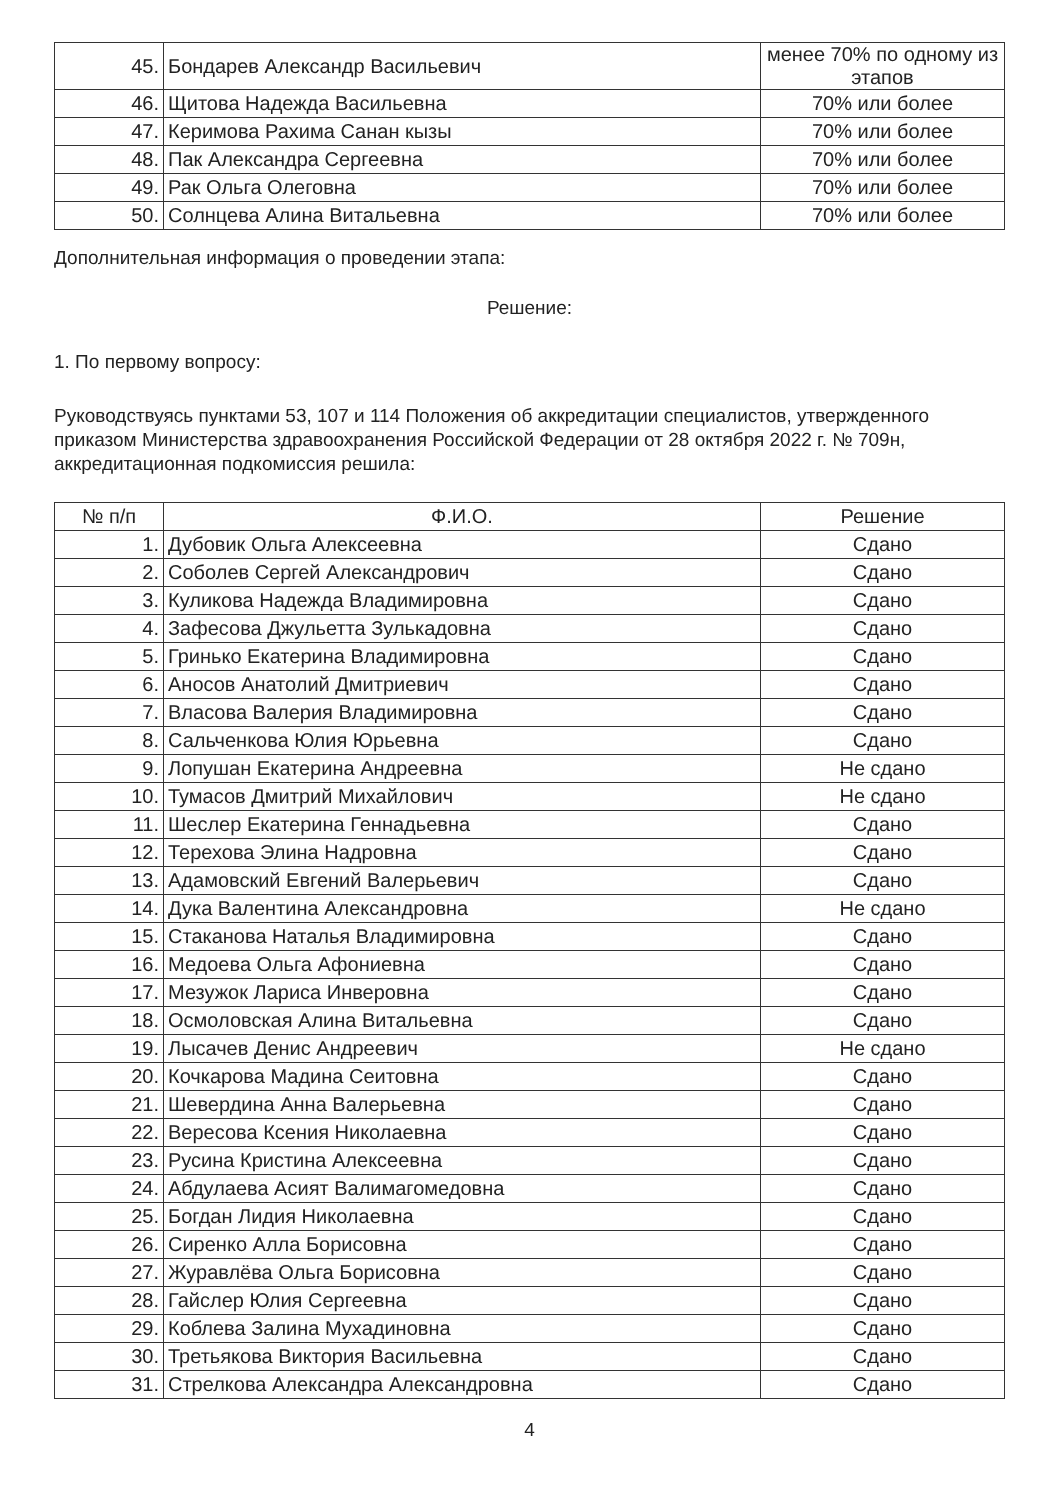| 45. | Бондарев Александр Васильевич | менее 70% по одному из этапов |
| 46. | Щитова Надежда Васильевна | 70% или более |
| 47. | Керимова Рахима Санан кызы | 70% или более |
| 48. | Пак Александра Сергеевна | 70% или более |
| 49. | Рак Ольга Олеговна | 70% или более |
| 50. | Солнцева Алина Витальевна | 70% или более |
Дополнительная информация о проведении этапа:
Решение:
1. По первому вопросу:
Руководствуясь пунктами 53, 107 и 114 Положения об аккредитации специалистов, утвержденного приказом Министерства здравоохранения Российской Федерации от 28 октября 2022 г. № 709н, аккредитационная подкомиссия решила:
| № п/п | Ф.И.О. | Решение |
| --- | --- | --- |
| 1. | Дубовик Ольга Алексеевна | Сдано |
| 2. | Соболев Сергей Александрович | Сдано |
| 3. | Куликова Надежда Владимировна | Сдано |
| 4. | Зафесова Джульетта Зулькадовна | Сдано |
| 5. | Гринько Екатерина Владимировна | Сдано |
| 6. | Аносов Анатолий Дмитриевич | Сдано |
| 7. | Власова Валерия Владимировна | Сдано |
| 8. | Сальченкова Юлия Юрьевна | Сдано |
| 9. | Лопушан Екатерина Андреевна | Не сдано |
| 10. | Тумасов Дмитрий Михайлович | Не сдано |
| 11. | Шеслер Екатерина Геннадьевна | Сдано |
| 12. | Терехова Элина Надровна | Сдано |
| 13. | Адамовский Евгений Валерьевич | Сдано |
| 14. | Дука Валентина Александровна | Не сдано |
| 15. | Стаканова Наталья Владимировна | Сдано |
| 16. | Медоева Ольга Афониевна | Сдано |
| 17. | Мезужок Лариса Инверовна | Сдано |
| 18. | Осмоловская Алина Витальевна | Сдано |
| 19. | Лысачев Денис Андреевич | Не сдано |
| 20. | Кочкарова Мадина Сеитовна | Сдано |
| 21. | Шевердина Анна Валерьевна | Сдано |
| 22. | Вересова Ксения Николаевна | Сдано |
| 23. | Русина Кристина Алексеевна | Сдано |
| 24. | Абдулаева Асият Валимагомедовна | Сдано |
| 25. | Богдан Лидия Николаевна | Сдано |
| 26. | Сиренко Алла Борисовна | Сдано |
| 27. | Журавлёва Ольга Борисовна | Сдано |
| 28. | Гайслер Юлия Сергеевна | Сдано |
| 29. | Коблева Залина Мухадиновна | Сдано |
| 30. | Третьякова Виктория Васильевна | Сдано |
| 31. | Стрелкова Александра Александровна | Сдано |
4